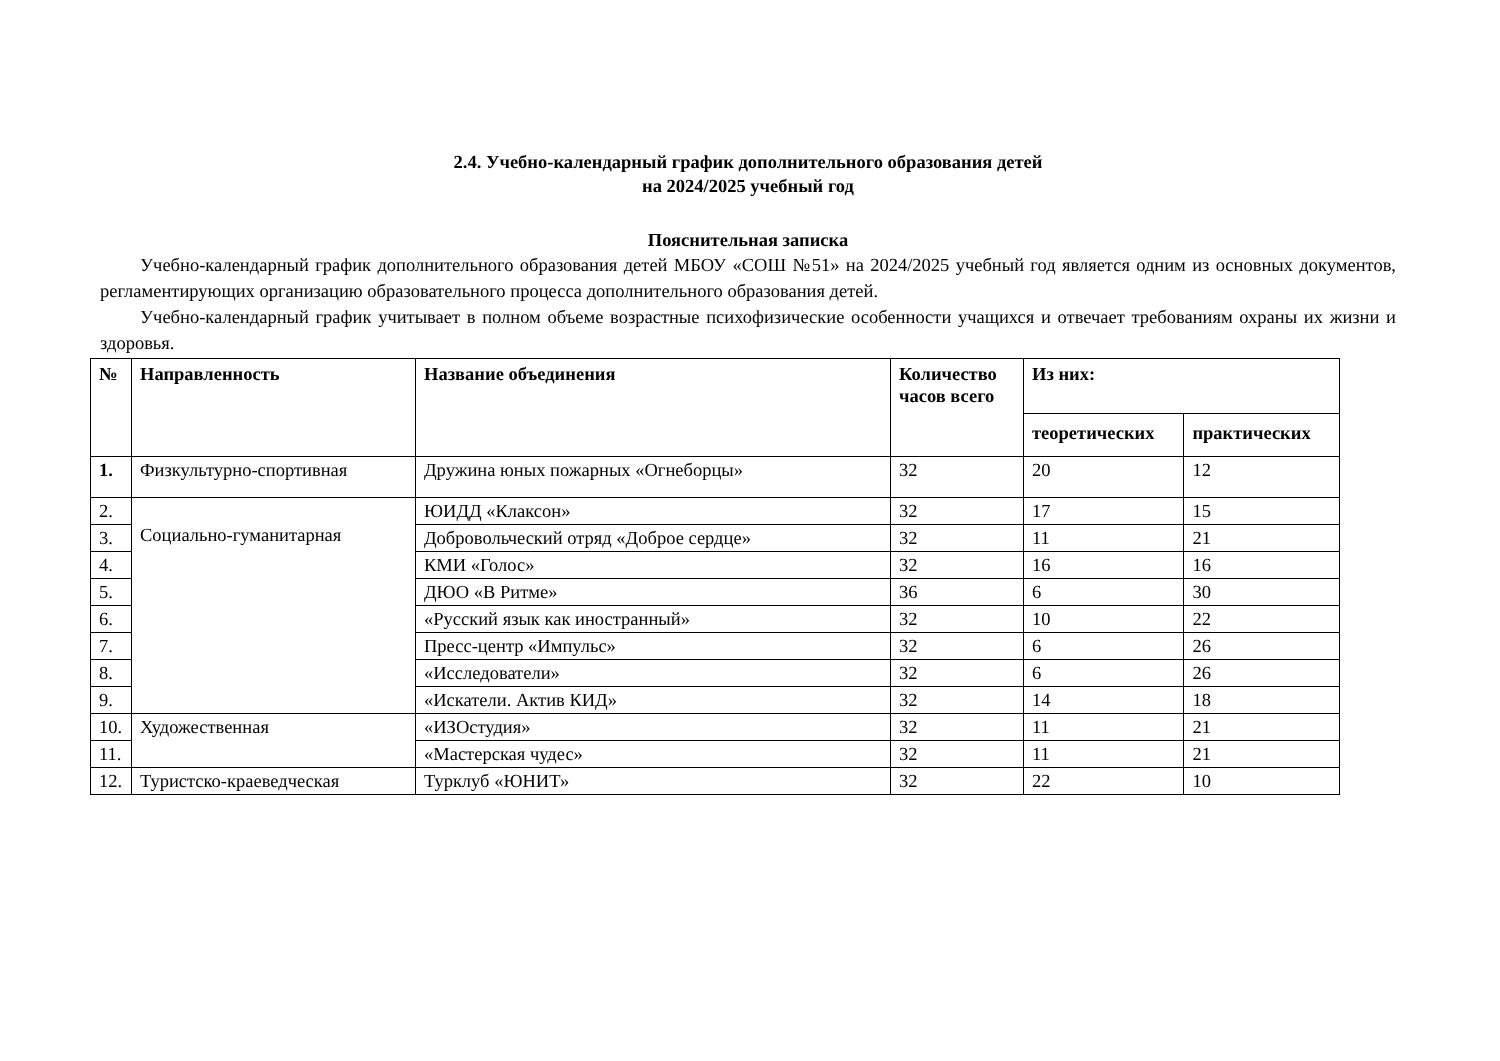2.4. Учебно-календарный график дополнительного образования детей
на 2024/2025 учебный год
Пояснительная записка
Учебно-календарный график дополнительного образования детей МБОУ «СОШ №51» на 2024/2025 учебный год является одним из основных документов, регламентирующих организацию образовательного процесса дополнительного образования детей.
Учебно-календарный график учитывает в полном объеме возрастные психофизические особенности учащихся и отвечает требованиям охраны их жизни и здоровья.
| № | Направленность | Название объединения | Количество часов всего | Из них: | |
| --- | --- | --- | --- | --- | --- |
| | | | | теоретических | практических |
| 1. | Физкультурно-спортивная | Дружина юных пожарных «Огнеборцы» | 32 | 20 | 12 |
| 2. | Социально-гуманитарная | ЮИДД «Клаксон» | 32 | 17 | 15 |
| 3. | | Добровольческий отряд «Доброе сердце» | 32 | 11 | 21 |
| 4. | | КМИ «Голос» | 32 | 16 | 16 |
| 5. | | ДЮО «В Ритме» | 36 | 6 | 30 |
| 6. | | «Русский язык как иностранный» | 32 | 10 | 22 |
| 7. | | Пресс-центр «Импульс» | 32 | 6 | 26 |
| 8. | | «Исследователи» | 32 | 6 | 26 |
| 9. | | «Искатели. Актив КИД» | 32 | 14 | 18 |
| 10. | Художественная | «ИЗОстудия» | 32 | 11 | 21 |
| 11. | | «Мастерская чудес» | 32 | 11 | 21 |
| 12. | Туристско-краеведческая | Турклуб «ЮНИТ» | 32 | 22 | 10 |